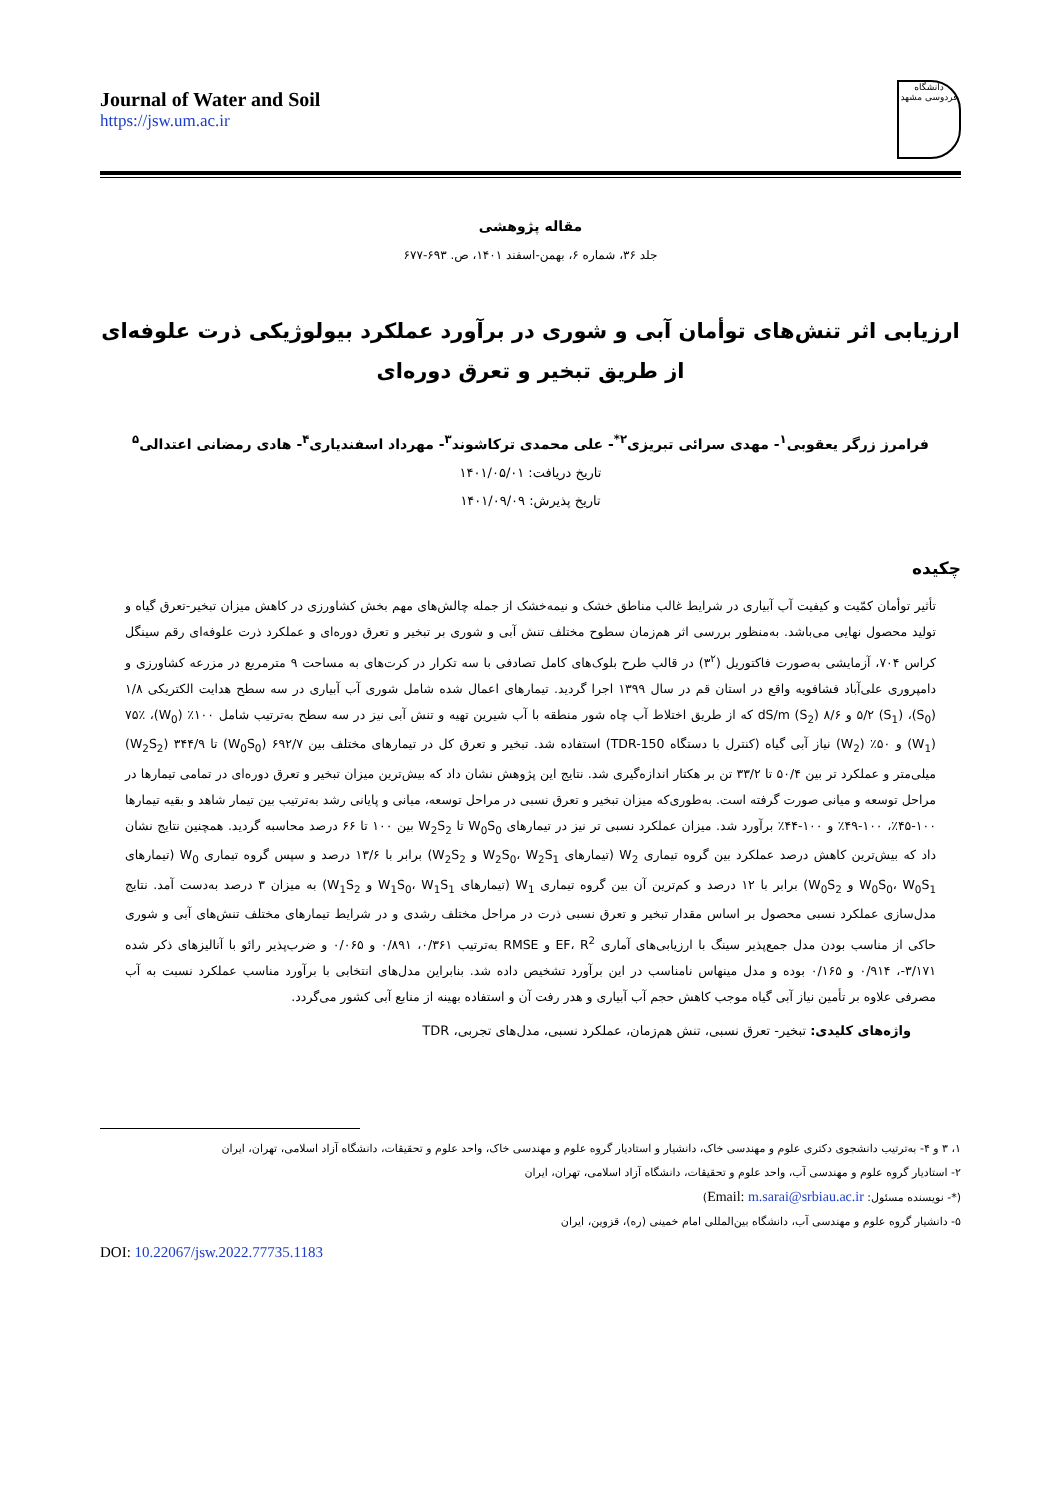Journal of Water and Soil
https://jsw.um.ac.ir
دانشگاه فردوسی مشهد
مقاله پژوهشی
جلد ۳۶، شماره ۶، بهمن-اسفند ۱۴۰۱، ص. ۶۹۳-۶۷۷
ارزیابی اثر تنش‌های توأمان آبی و شوری در برآورد عملکرد بیولوژیکی ذرت علوفه‌ای از طریق تبخیر و تعرق دوره‌ای
فرامرز زرگر یعقوبی<sup>۱</sup>- مهدی سرائی تبریزی<sup>۲*</sup>- علی محمدی ترکاشوند<sup>۳</sup>- مهرداد اسفندیاری<sup>۴</sup>- هادی رمضانی اعتدالی<sup>۵</sup>
تاریخ دریافت: ۱۴۰۱/۰۵/۰۱
تاریخ پذیرش: ۱۴۰۱/۰۹/۰۹
چکیده
تأثیر توأمان کمّیت و کیفیت آب آبیاری در شرایط غالب مناطق خشک و نیمه‌خشک از جمله چالش‌های مهم بخش کشاورزی در کاهش میزان تبخیر-تعرق گیاه و تولید محصول نهایی می‌باشد. به‌منظور بررسی اثر هم‌زمان سطوح مختلف تنش آبی و شوری بر تبخیر و تعرق دوره‌ای و عملکرد ذرت علوفه‌ای رقم سینگل کراس ۷۰۴، آزمایشی به‌صورت فاکتوریل (۳<sup>۲</sup>) در قالب طرح بلوک‌های کامل تصادفی با سه تکرار در کرت‌های به مساحت ۹ مترمربع در مزرعه کشاورزی و دامپروری علی‌آباد فشافویه واقع در استان قم در سال ۱۳۹۹ اجرا گردید. تیمارهای اعمال شده شامل شوری آب آبیاری در سه سطح هدایت الکتریکی ۱/۸ (S<sub>0</sub>)، ۵/۲ (S<sub>1</sub>) و ۸/۶ dS/m (S<sub>2</sub>) که از طریق اختلاط آب چاه شور منطقه با آب شیرین تهیه و تنش آبی نیز در سه سطح به‌ترتیب شامل ۱۰۰٪ (W<sub>0</sub>)، ۷۵٪ (W<sub>1</sub>) و ۵۰٪ (W<sub>2</sub>) نیاز آبی گیاه (کنترل با دستگاه TDR-150) استفاده شد. تبخیر و تعرق کل در تیمارهای مختلف بین ۶۹۲/۷ (W<sub>0</sub>S<sub>0</sub>) تا ۳۴۴/۹ (W<sub>2</sub>S<sub>2</sub>) میلی‌متر و عملکرد تر بین ۵۰/۴ تا ۳۳/۲ تن بر هکتار اندازه‌گیری شد. نتایج این پژوهش نشان داد که بیش‌ترین میزان تبخیر و تعرق دوره‌ای در تمامی تیمارها در مراحل توسعه و میانی صورت گرفته است. به‌طوری‌که میزان تبخیر و تعرق نسبی در مراحل توسعه، میانی و پایانی رشد به‌ترتیب بین تیمار شاهد و بقیه تیمارها ۱۰۰-۴۵٪، ۱۰۰-۴۹٪ و ۱۰۰-۴۴٪ برآورد شد. میزان عملکرد نسبی تر نیز در تیمارهای W<sub>0</sub>S<sub>0</sub> تا W<sub>2</sub>S<sub>2</sub> بین ۱۰۰ تا ۶۶ درصد محاسبه گردید. همچنین نتایج نشان داد که بیش‌ترین کاهش درصد عملکرد بین گروه تیماری W<sub>2</sub> (تیمارهای W<sub>2</sub>S<sub>0</sub>، W<sub>2</sub>S<sub>1</sub> و W<sub>2</sub>S<sub>2</sub>) برابر با ۱۳/۶ درصد و سپس گروه تیماری W<sub>0</sub> (تیمارهای W<sub>0</sub>S<sub>0</sub>، W<sub>0</sub>S<sub>1</sub> و W<sub>0</sub>S<sub>2</sub>) برابر با ۱۲ درصد و کم‌ترین آن بین گروه تیماری W<sub>1</sub> (تیمارهای W<sub>1</sub>S<sub>0</sub>، W<sub>1</sub>S<sub>1</sub> و W<sub>1</sub>S<sub>2</sub>) به میزان ۳ درصد به‌دست آمد. نتایج مدل‌سازی عملکرد نسبی محصول بر اساس مقدار تبخیر و تعرق نسبی ذرت در مراحل مختلف رشدی و در شرایط تیمارهای مختلف تنش‌های آبی و شوری حاکی از مناسب بودن مدل جمع‌پذیر سینگ با ارزیابی‌های آماری EF، R<sup>2</sup> و RMSE به‌ترتیب ۰/۳۶۱، ۰/۸۹۱ و ۰/۰۶۵ و ضرب‌پذیر رائو با آنالیزهای ذکر شده ۳/۱۷۱-، ۰/۹۱۴ و ۰/۱۶۵ بوده و مدل مینهاس نامناسب در این برآورد تشخیص داده شد. بنابراین مدل‌های انتخابی با برآورد مناسب عملکرد نسبت به آب مصرفی علاوه بر تأمین نیاز آبی گیاه موجب کاهش حجم آب آبیاری و هدر رفت آن و استفاده بهینه از منابع آبی کشور می‌گردد.
واژه‌های کلیدی: تبخیر- تعرق نسبی، تنش هم‌زمان، عملکرد نسبی، مدل‌های تجربی، TDR
۱، ۳ و ۴- به‌ترتیب دانشجوی دکتری علوم و مهندسی خاک، دانشیار و استادیار گروه علوم و مهندسی خاک، واحد علوم و تحقیقات، دانشگاه آزاد اسلامی، تهران، ایران
۲- استادیار گروه علوم و مهندسی آب، واحد علوم و تحقیقات، دانشگاه آزاد اسلامی، تهران، ایران
(*- نویسنده مسئول: Email: m.sarai@srbiau.ac.ir)
۵- دانشیار گروه علوم و مهندسی آب، دانشگاه بین‌المللی امام خمینی (ره)، قزوین، ایران
DOI: 10.22067/jsw.2022.77735.1183